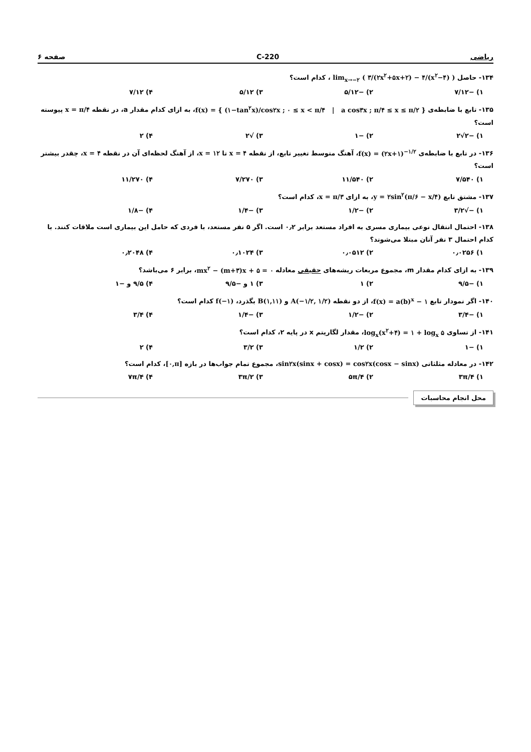ریاضی 220-C صفحه ۶
۱۳۴- حاصل lim<sub>x→−۲</sub> ( ۳/(۲x<sup>۲</sup>+۵x+۲) − ۴/(x<sup>۲</sup>−۴) ) ، کدام است؟
۱) −۷/۱۲ ۲) −۵/۱۲ ۳) ۵/۱۲ ۴) ۷/۱۲
۱۳۵- تابع با ضابطه‌ی f(x) = { (۱−tan<sup>۲</sup>x)/cos۲x ; ۰ ≤ x < π/۴ | a cos۳x ; π/۴ ≤ x ≤ π/۲ }، به ازای کدام مقدار a، در نقطه x = π/۴ پیوسته است؟
۱) −۲√۲ ۲) −۱ ۳) √۲ ۴) ۲
۱۳۶- در تابع با ضابطه‌ی f(x) = (۲x+۱)<sup>−۱/۲</sup>، آهنگ متوسط تغییر تابع، از نقطه x = ۴ تا x = ۱۲، از آهنگ لحظه‌ای آن در نقطه x = ۴، چقدر بیشتر است؟
۱) ۷/۵۴۰ ۲) ۱۱/۵۴۰ ۳) ۷/۲۷۰ ۴) ۱۱/۲۷۰
۱۳۷- مشتق تابع y = ۲sin<sup>۲</sup>(π/۶ − x/۴)، به ازای x = π/۳، کدام است؟
۱) −√۳/۲ ۲) −۱/۲ ۳) −۱/۴ ۴) −۱/۸
۱۳۸- احتمال انتقال نوعی بیماری مسری به افراد مستعد برابر ۰٫۲ است. اگر ۵ نفر مستعد، با فردی که حامل این بیماری است ملاقات کنند. با کدام احتمال ۳ نفر آنان مبتلا می‌شوند؟
۱) ۰٫۰۲۵۶ ۲) ۰٫۰۵۱۲ ۳) ۰٫۱۰۲۴ ۴) ۰٫۲۰۴۸
۱۳۹- به ازای کدام مقدار m، مجموع مربعات ریشه‌های حقیقی معادله mx<sup>۲</sup> − (m+۳)x + ۵ = ۰، برابر ۶ می‌باشد؟
۱) −۹/۵ ۲) ۱ ۳) ۱ و −۹/۵ ۴) ۹/۵ و −۱
۱۴۰- اگر نمودار تابع f(x) = a(b)<sup>x</sup> − ۱، از دو نقطه A(−۱/۲, ۱/۲) و B(۱,۱۱) بگذرد، f(−۱) کدام است؟
۱) −۳/۴ ۲) −۱/۲ ۳) −۱/۴ ۴) ۳/۴
۱۴۱- از تساوی log<sub>x</sub>(x<sup>۲</sup>+۴) = ۱ + log<sub>x</sub> ۵، مقدار لگاریتم x در پایه ۲، کدام است؟
۱) −۱ ۲) ۱/۲ ۳) ۳/۲ ۴) ۲
۱۴۲- در معادله مثلثاتی sin۲x(sinx + cosx) = cos۲x(cosx − sinx)، مجموع تمام جواب‌ها در بازه [۰,π]، کدام است؟
۱) ۳π/۴ ۲) ۵π/۴ ۳) ۳π/۲ ۴) ۷π/۴
محل انجام محاسبات